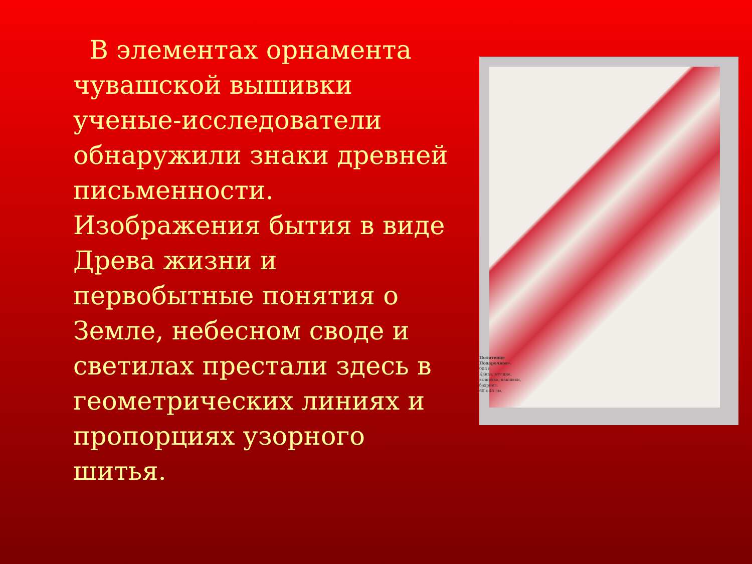В элементах орнамента чувашской вышивки ученые-исследователи обнаружили знаки древней письменности. Изображения бытия в виде Древа жизни и первобытные понятия о Земле, небесном своде и светилах престали здесь в геометрических линиях и пропорциях узорного шитья.
Полотенце
Подарочное».
003 г.
Канва, мулине,
вышивка, нашивки,
бахрома.
60 х 45 см.